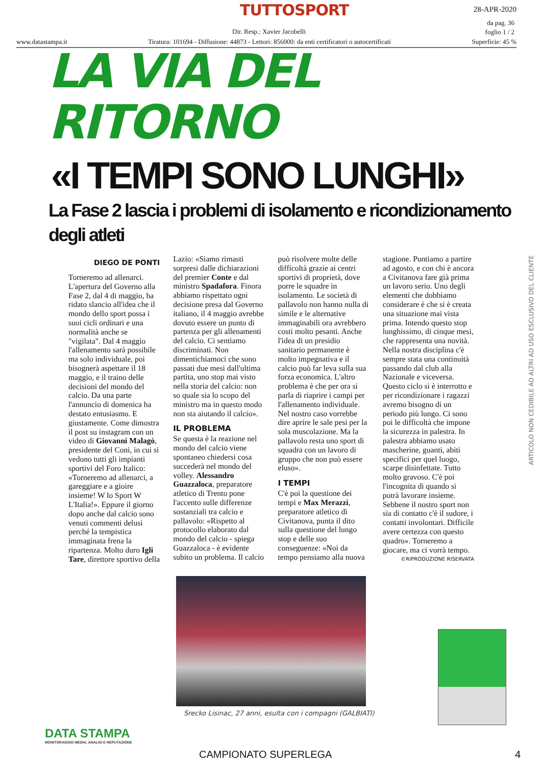TUTTOSPORT 28-APR-2020
da pag. 36
foglio 1 / 2
Dir. Resp.: Xavier Jacobelli
www.datastampa.it Tiratura: 101694 - Diffusione: 44873 - Lettori: 856000: da enti certificatori o autocertificati Superficie: 45 %
LA VIA DEL RITORNO
«I TEMPI SONO LUNGHI»
La Fase 2 lascia i problemi di isolamento e ricondizionamento degli atleti
DIEGO DE PONTI
Torneremo ad allenarci. L'apertura del Governo alla Fase 2, dal 4 di maggio, ha ridato slancio all'idea che il mondo dello sport possa i suoi cicli ordinari e una normalità anche se "vigilata". Dal 4 maggio l'allenamento sarà possibile ma solo individuale, poi bisognerà aspettare il 18 maggio, e il traino delle decisioni del mondo del calcio. Da una parte l'annuncio di domenica ha destato entusiasmo. E giustamente. Come dimostra il post su instagram con un video di Giovanni Malagò, presidente del Coni, in cui si vedono tutti gli impianti sportivi del Foro Italico: «Torneremo ad allenarci, a gareggiare e a gioire insieme! W lo Sport W L'Italia!». Eppure il giorno dopo anche dal calcio sono venuti commenti delusi perché la tempistica immaginata frena la ripartenza. Molto duro Igli Tare, direttore sportivo della Lazio: «Siamo rimasti sorpresi dalle dichiarazioni del premier Conte e dal ministro Spadafora. Finora abbiamo rispettato ogni decisione presa dal Governo italiano, il 4 maggio avrebbe dovuto essere un punto di partenza per gli allenamenti del calcio. Ci sentiamo discriminati. Non dimentichiamoci che sono passati due mesi dall'ultima partita, uno stop mai visto nella storia del calcio: non so quale sia lo scopo del ministro ma in questo modo non sta aiutando il calcio».
IL PROBLEMA
Se questa è la reazione nel mondo del calcio viene spontaneo chiedersi cosa succederà nel mondo del volley. Alessandro Guazzaloca, preparatore atletico di Trento pone l'accento sulle differenze sostanziali tra calcio e pallavolo: «Rispetto al protocollo elaborato dal mondo del calcio - spiega Guazzaloca - è evidente subito un problema. Il calcio può risolvere molte delle difficoltà grazie ai centri sportivi di proprietà, dove porre le squadre in isolamento. Le società di pallavolo non hanno nulla di simile e le alternative immaginabili ora avrebbero costi molto pesanti. Anche l'idea di un presidio sanitario permanente è molto impegnativa e il calcio può far leva sulla sua forza economica. L'altro problema è che per ora si parla di riaprire i campi per l'allenamento individuale. Nel nostro caso vorrebbe dire aprire le sale pesi per la sola muscolazione. Ma la pallavolo resta uno sport di squadra con un lavoro di gruppo che non può essere eluso».
I TEMPI
C'è poi la questione dei tempi e Max Merazzi, preparatore atletico di Civitanova, punta il dito sulla questione del lungo stop e delle suo conseguenze: «Noi da tempo pensiamo alla nuova stagione. Puntiamo a partire ad agosto, e con chi è ancora a Civitanova fare già prima un lavoro serio. Uno degli elementi che dobbiamo considerare è che si è creata una situazione mai vista prima. Intendo questo stop lunghissimo, di cinque mesi, che rappresenta una novità. Nella nostra disciplina c'è sempre stata una continuità passando dal club alla Nazionale e viceversa. Questo ciclo si è interrotto e per ricondizionare i ragazzi avremo bisogno di un periodo più lungo. Ci sono poi le difficoltà che impone la sicurezza in palestra. In palestra abbiamo usato mascherine, guanti, abiti specifici per quel luogo, scarpe disinfettate. Tutto molto gravoso. C'è poi l'incognita di quando si potrà lavorare insieme. Sebbene il nostro sport non sia di contatto c'è il sudore, i contatti involontari. Difficile avere certezza con questo quadro». Torneremo a giocare, ma ci vorrà tempo.
©RIPRODUZIONE RISERVATA
Srecko Lisinac, 27 anni, esulta con i compagni (GALBIATI)
ARTICOLO NON CEDIBILE AD ALTRI AD USO ESCLUSIVO DEL CLIENTE
DATA STAMPA
MONITORAGGIO MEDIA, ANALISI E REPUTAZIONE
CAMPIONATO SUPERLEGA 4